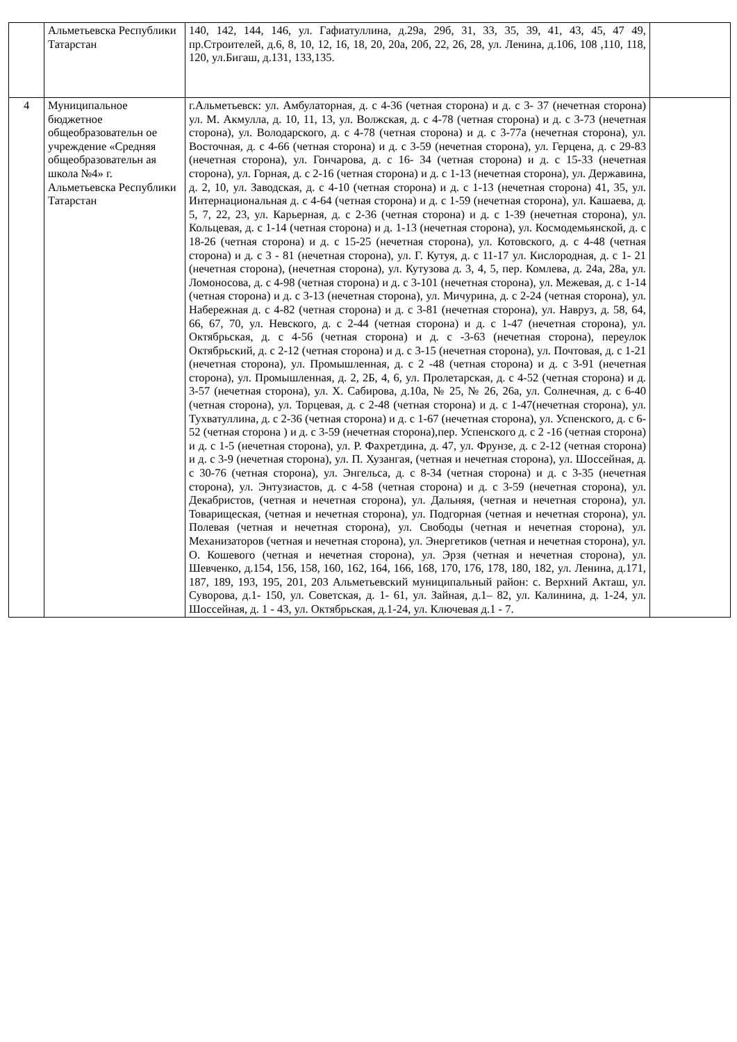| | Альметьевска Республики Татарстан | 140, 142, 144, 146, ул. Гафиатуллина, д.29а, 29б, 31, 33, 35, 39, 41, 43, 45, 47 49, пр.Строителей, д.6, 8, 10, 12, 16, 18, 20, 20а, 20б, 22, 26, 28, ул. Ленина, д.106, 108 ,110, 118, 120, ул.Бигаш, д.131, 133,135. | |
| 4 | Муниципальное бюджетное общеобразовательн ое учреждение «Средняя общеобразовательн ая школа №4» г. Альметьевска Республики Татарстан | г.Альметьевск: ул. Амбулаторная, д. с 4-36 (четная сторона) и д. с 3- 37 (нечетная сторона) ул. М. Акмулла, д. 10, 11, 13, ул. Волжская, д. с 4-78 (четная сторона) и д. с 3-73 (нечетная сторона), ул. Володарского, д. с 4-78 (четная сторона) и д. с 3-77а (нечетная сторона), ул. Восточная, д. с 4-66 (четная сторона) и д. с 3-59 (нечетная сторона), ул. Герцена, д. с 29-83 (нечетная сторона), ул. Гончарова, д. с 16- 34 (четная сторона) и д. с 15-33 (нечетная сторона), ул. Горная, д. с 2-16 (четная сторона) и д. с 1-13 (нечетная сторона), ул. Державина, д. 2, 10, ул. Заводская, д. с 4-10 (четная сторона) и д. с 1-13 (нечетная сторона) 41, 35, ул. Интернациональная д. с 4-64 (четная сторона) и д. с 1-59 (нечетная сторона), ул. Кашаева, д. 5, 7, 22, 23, ул. Карьерная, д. с 2-36 (четная сторона) и д. с 1-39 (нечетная сторона), ул. Кольцевая, д. с 1-14 (четная сторона) и д. 1-13 (нечетная сторона), ул. Космодемьянской, д. с 18-26 (четная сторона) и д. с 15-25 (нечетная сторона), ул. Котовского, д. с 4-48 (четная сторона) и д. с 3 - 81 (нечетная сторона), ул. Г. Кутуя, д. с 11-17 ул. Кислородная, д. с 1- 21 (нечетная сторона), (нечетная сторона), ул. Кутузова д. 3, 4, 5, пер. Комлева, д. 24а, 28а, ул. Ломоносова, д. с 4-98 (четная сторона) и д. с 3-101 (нечетная сторона), ул. Межевая, д. с 1-14 (четная сторона) и д. с 3-13 (нечетная сторона), ул. Мичурина, д. с 2-24 (четная сторона), ул. Набережная д. с 4-82 (четная сторона) и д. с 3-81 (нечетная сторона), ул. Навруз, д. 58, 64, 66, 67, 70, ул. Невского, д. с 2-44 (четная сторона) и д. с 1-47 (нечетная сторона), ул. Октябрьская, д. с 4-56 (четная сторона) и д. с -3-63 (нечетная сторона), переулок Октябрьский, д. с 2-12 (четная сторона) и д. с 3-15 (нечетная сторона), ул. Почтовая, д. с 1-21 (нечетная сторона), ул. Промышленная, д. с 2 -48 (четная сторона) и д. с 3-91 (нечетная сторона), ул. Промышленная, д. 2, 2Б, 4, 6, ул. Пролетарская, д. с 4-52 (четная сторона) и д. 3-57 (нечетная сторона), ул. Х. Сабирова, д.10а, № 25, № 26, 26а, ул. Солнечная, д. с 6-40 (четная сторона), ул. Торцевая, д. с 2-48 (четная сторона) и д. с 1-47(нечетная сторона), ул. Тухватуллина, д. с 2-36 (четная сторона) и д. с 1-67 (нечетная сторона), ул. Успенского, д. с 6-52 (четная сторона ) и д. с 3-59 (нечетная сторона),пер. Успенского д. с 2 -16 (четная сторона) и д. с 1-5 (нечетная сторона), ул. Р. Фахретдина, д. 47, ул. Фрунзе, д. с 2-12 (четная сторона) и д. с 3-9 (нечетная сторона), ул. П. Хузангая, (четная и нечетная сторона), ул. Шоссейная, д. с 30-76 (четная сторона), ул. Энгельса, д. с 8-34 (четная сторона) и д. с 3-35 (нечетная сторона), ул. Энтузиастов, д. с 4-58 (четная сторона) и д. с 3-59 (нечетная сторона), ул. Декабристов, (четная и нечетная сторона), ул. Дальняя, (четная и нечетная сторона), ул. Товарищеская, (четная и нечетная сторона), ул. Подгорная (четная и нечетная сторона), ул. Полевая (четная и нечетная сторона), ул. Свободы (четная и нечетная сторона), ул. Механизаторов (четная и нечетная сторона), ул. Энергетиков (четная и нечетная сторона), ул. О. Кошевого (четная и нечетная сторона), ул. Эрзя (четная и нечетная сторона), ул. Шевченко, д.154, 156, 158, 160, 162, 164, 166, 168, 170, 176, 178, 180, 182, ул. Ленина, д.171, 187, 189, 193, 195, 201, 203 Альметьевский муниципальный район: с. Верхний Акташ, ул. Суворова, д.1- 150, ул. Советская, д. 1- 61, ул. Зайная, д.1– 82, ул. Калинина, д. 1-24, ул. Шоссейная, д. 1 - 43, ул. Октябрьская, д.1-24, ул. Ключевая д.1 - 7. | |